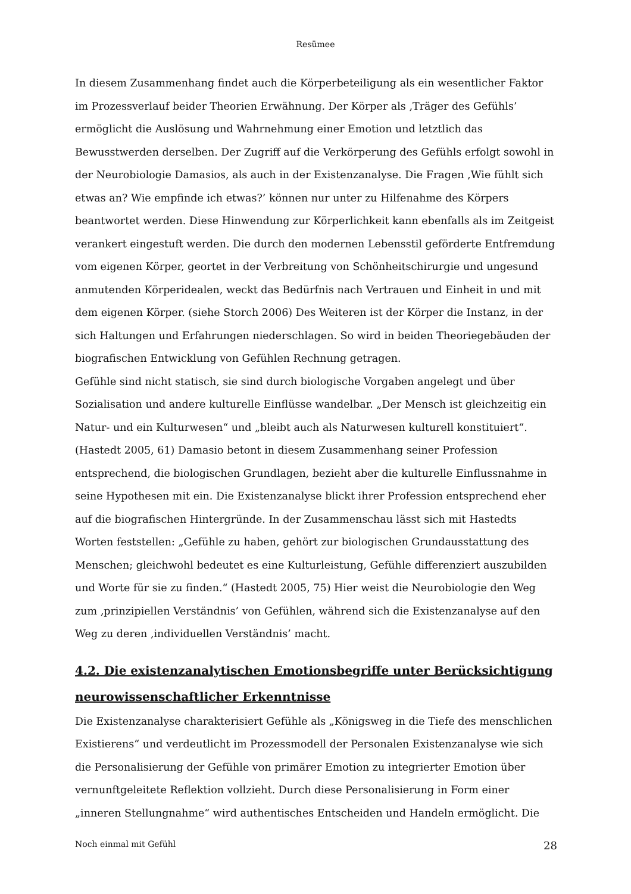Resümee
In diesem Zusammenhang findet auch die Körperbeteiligung als ein wesentlicher Faktor im Prozessverlauf beider Theorien Erwähnung. Der Körper als ‚Träger des Gefühls’ ermöglicht die Auslösung und Wahrnehmung einer Emotion und letztlich das Bewusstwerden derselben. Der Zugriff auf die Verkörperung des Gefühls erfolgt sowohl in der Neurobiologie Damasios, als auch in der Existenzanalyse. Die Fragen ‚Wie fühlt sich etwas an? Wie empfinde ich etwas?’ können nur unter zu Hilfenahme des Körpers beantwortet werden. Diese Hinwendung zur Körperlichkeit kann ebenfalls als im Zeitgeist verankert eingestuft werden. Die durch den modernen Lebensstil geförderte Entfremdung vom eigenen Körper, geortet in der Verbreitung von Schönheitschirurgie und ungesund anmutenden Körperidealen, weckt das Bedürfnis nach Vertrauen und Einheit in und mit dem eigenen Körper. (siehe Storch 2006) Des Weiteren ist der Körper die Instanz, in der sich Haltungen und Erfahrungen niederschlagen. So wird in beiden Theoriegebäuden der biografischen Entwicklung von Gefühlen Rechnung getragen.
Gefühle sind nicht statisch, sie sind durch biologische Vorgaben angelegt und über Sozialisation und andere kulturelle Einflüsse wandelbar. „Der Mensch ist gleichzeitig ein Natur- und ein Kulturwesen“ und „bleibt auch als Naturwesen kulturell konstituiert“. (Hastedt 2005, 61) Damasio betont in diesem Zusammenhang seiner Profession entsprechend, die biologischen Grundlagen, bezieht aber die kulturelle Einflussnahme in seine Hypothesen mit ein. Die Existenzanalyse blickt ihrer Profession entsprechend eher auf die biografischen Hintergründe. In der Zusammenschau lässt sich mit Hastedts Worten feststellen: „Gefühle zu haben, gehört zur biologischen Grundausstattung des Menschen; gleichwohl bedeutet es eine Kulturleistung, Gefühle differenziert auszubilden und Worte für sie zu finden.“ (Hastedt 2005, 75) Hier weist die Neurobiologie den Weg zum ‚prinzipiellen Verständnis’ von Gefühlen, während sich die Existenzanalyse auf den Weg zu deren ‚individuellen Verständnis’ macht.
4.2. Die existenzanalytischen Emotionsbegriffe unter Berücksichtigung neurowissenschaftlicher Erkenntnisse
Die Existenzanalyse charakterisiert Gefühle als „Königsweg in die Tiefe des menschlichen Existierens“ und verdeutlicht im Prozessmodell der Personalen Existenzanalyse wie sich die Personalisierung der Gefühle von primärer Emotion zu integrierter Emotion über vernunftgeleitete Reflektion vollzieht. Durch diese Personalisierung in Form einer „inneren Stellungnahme“ wird authentisches Entscheiden und Handeln ermöglicht. Die
Noch einmal mit Gefühl 28